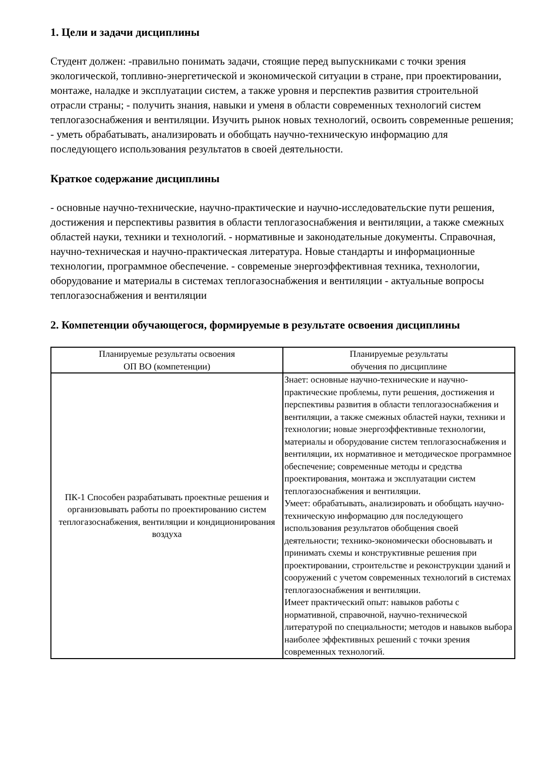1. Цели и задачи дисциплины
Студент должен: -правильно понимать задачи, стоящие перед выпускниками с точки зрения экологической, топливно-энергетической и экономической ситуации в стране, при проектировании, монтаже, наладке и эксплуатации систем, а также уровня и перспектив развития строительной отрасли страны; - получить знания, навыки и уменя в области современных технологий систем теплогазоснабжения и вентиляции. Изучить рынок новых технологий, освоить современные решения; - уметь обрабатывать, анализировать и обобщать научно-техническую информацию для последующего использования результатов в своей деятельности.
Краткое содержание дисциплины
- основные научно-технические, научно-практические и научно-исследовательские пути решения, достижения и перспективы развития в области теплогазоснабжения и вентиляции, а также смежных областей науки, техники и технологий. - нормативные и законодательные документы. Справочная, научно-техническая и научно-практическая литература. Новые стандарты и информационные технологии, программное обеспечение. - современые энергоэффективная техника, технологии, оборудование и материалы в системах теплогазоснабжения и вентиляции - актуальные вопросы теплогазоснабжения и вентиляции
2. Компетенции обучающегося, формируемые в результате освоения дисциплины
| Планируемые результаты освоения ОП ВО (компетенции) | Планируемые результаты обучения по дисциплине |
| --- | --- |
| ПК-1 Способен разрабатывать проектные решения и организовывать работы по проектированию систем теплогазоснабжения, вентиляции и кондиционирования воздуха | Знает: основные научно-технические и научно-практические проблемы, пути решения, достижения и перспективы развития в области теплогазоснабжения и вентиляции, а также смежных областей науки, техники и технологии; новые энергоэффективные технологии, материалы и оборудование систем теплогазоснабжения и вентиляции, их нормативное и методическое программное обеспечение; современные методы и средства проектирования, монтажа и эксплуатации систем теплогазоснабжения и вентиляции. Умеет: обрабатывать, анализировать и обобщать научно-техническую информацию для последующего использования результатов обобщения своей деятельности; технико-экономически обосновывать и принимать схемы и конструктивные решения при проектировании, строительстве и реконструкции зданий и сооружений с учетом современных технологий в системах теплогазоснабжения и вентиляции. Имеет практический опыт: навыков работы с нормативной, справочной, научно-технической литературой по специальности; методов и навыков выбора наиболее эффективных решений с точки зрения современных технологий. |